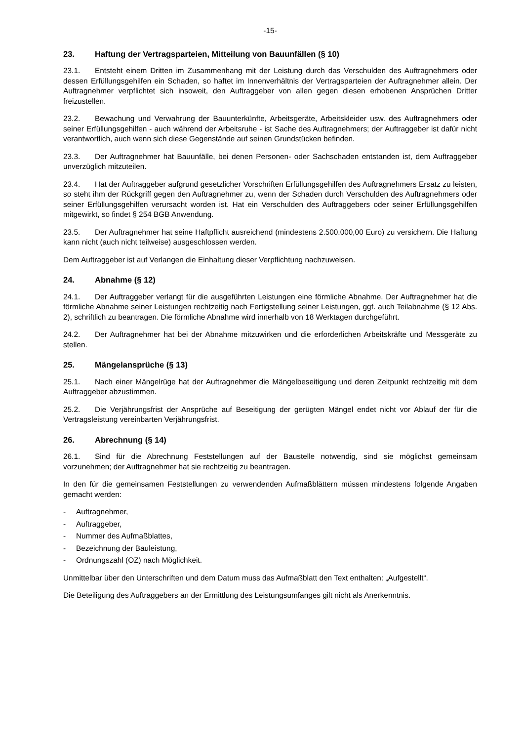-15-
23. Haftung der Vertragsparteien, Mitteilung von Bauunfällen (§ 10)
23.1. Entsteht einem Dritten im Zusammenhang mit der Leistung durch das Verschulden des Auftragnehmers oder dessen Erfüllungsgehilfen ein Schaden, so haftet im Innenverhältnis der Vertragsparteien der Auftragnehmer allein. Der Auftragnehmer verpflichtet sich insoweit, den Auftraggeber von allen gegen diesen erhobenen Ansprüchen Dritter freizustellen.
23.2. Bewachung und Verwahrung der Bauunterkünfte, Arbeitsgeräte, Arbeitskleider usw. des Auftragnehmers oder seiner Erfüllungsgehilfen - auch während der Arbeitsruhe - ist Sache des Auftragnehmers; der Auftraggeber ist dafür nicht verantwortlich, auch wenn sich diese Gegenstände auf seinen Grundstücken befinden.
23.3. Der Auftragnehmer hat Bauunfälle, bei denen Personen- oder Sachschaden entstanden ist, dem Auftraggeber unverzüglich mitzuteilen.
23.4. Hat der Auftraggeber aufgrund gesetzlicher Vorschriften Erfüllungsgehilfen des Auftragnehmers Ersatz zu leisten, so steht ihm der Rückgriff gegen den Auftragnehmer zu, wenn der Schaden durch Verschulden des Auftragnehmers oder seiner Erfüllungsgehilfen verursacht worden ist. Hat ein Verschulden des Auftraggebers oder seiner Erfüllungsgehilfen mitgewirkt, so findet § 254 BGB Anwendung.
23.5. Der Auftragnehmer hat seine Haftpflicht ausreichend (mindestens 2.500.000,00 Euro) zu versichern. Die Haftung kann nicht (auch nicht teilweise) ausgeschlossen werden.
Dem Auftraggeber ist auf Verlangen die Einhaltung dieser Verpflichtung nachzuweisen.
24. Abnahme (§ 12)
24.1. Der Auftraggeber verlangt für die ausgeführten Leistungen eine förmliche Abnahme. Der Auftragnehmer hat die förmliche Abnahme seiner Leistungen rechtzeitig nach Fertigstellung seiner Leistungen, ggf. auch Teilabnahme (§ 12 Abs. 2), schriftlich zu beantragen. Die förmliche Abnahme wird innerhalb von 18 Werktagen durchgeführt.
24.2. Der Auftragnehmer hat bei der Abnahme mitzuwirken und die erforderlichen Arbeitskräfte und Messgeräte zu stellen.
25. Mängelansprüche (§ 13)
25.1. Nach einer Mängelrüge hat der Auftragnehmer die Mängelbeseitigung und deren Zeitpunkt rechtzeitig mit dem Auftraggeber abzustimmen.
25.2. Die Verjährungsfrist der Ansprüche auf Beseitigung der gerügten Mängel endet nicht vor Ablauf der für die Vertragsleistung vereinbarten Verjährungsfrist.
26. Abrechnung (§ 14)
26.1. Sind für die Abrechnung Feststellungen auf der Baustelle notwendig, sind sie möglichst gemeinsam vorzunehmen; der Auftragnehmer hat sie rechtzeitig zu beantragen.
In den für die gemeinsamen Feststellungen zu verwendenden Aufmaßblättern müssen mindestens folgende Angaben gemacht werden:
- Auftragnehmer,
- Auftraggeber,
- Nummer des Aufmaßblattes,
- Bezeichnung der Bauleistung,
- Ordnungszahl (OZ) nach Möglichkeit.
Unmittelbar über den Unterschriften und dem Datum muss das Aufmaßblatt den Text enthalten: „Aufgestellt“.
Die Beteiligung des Auftraggebers an der Ermittlung des Leistungsumfanges gilt nicht als Anerkenntnis.